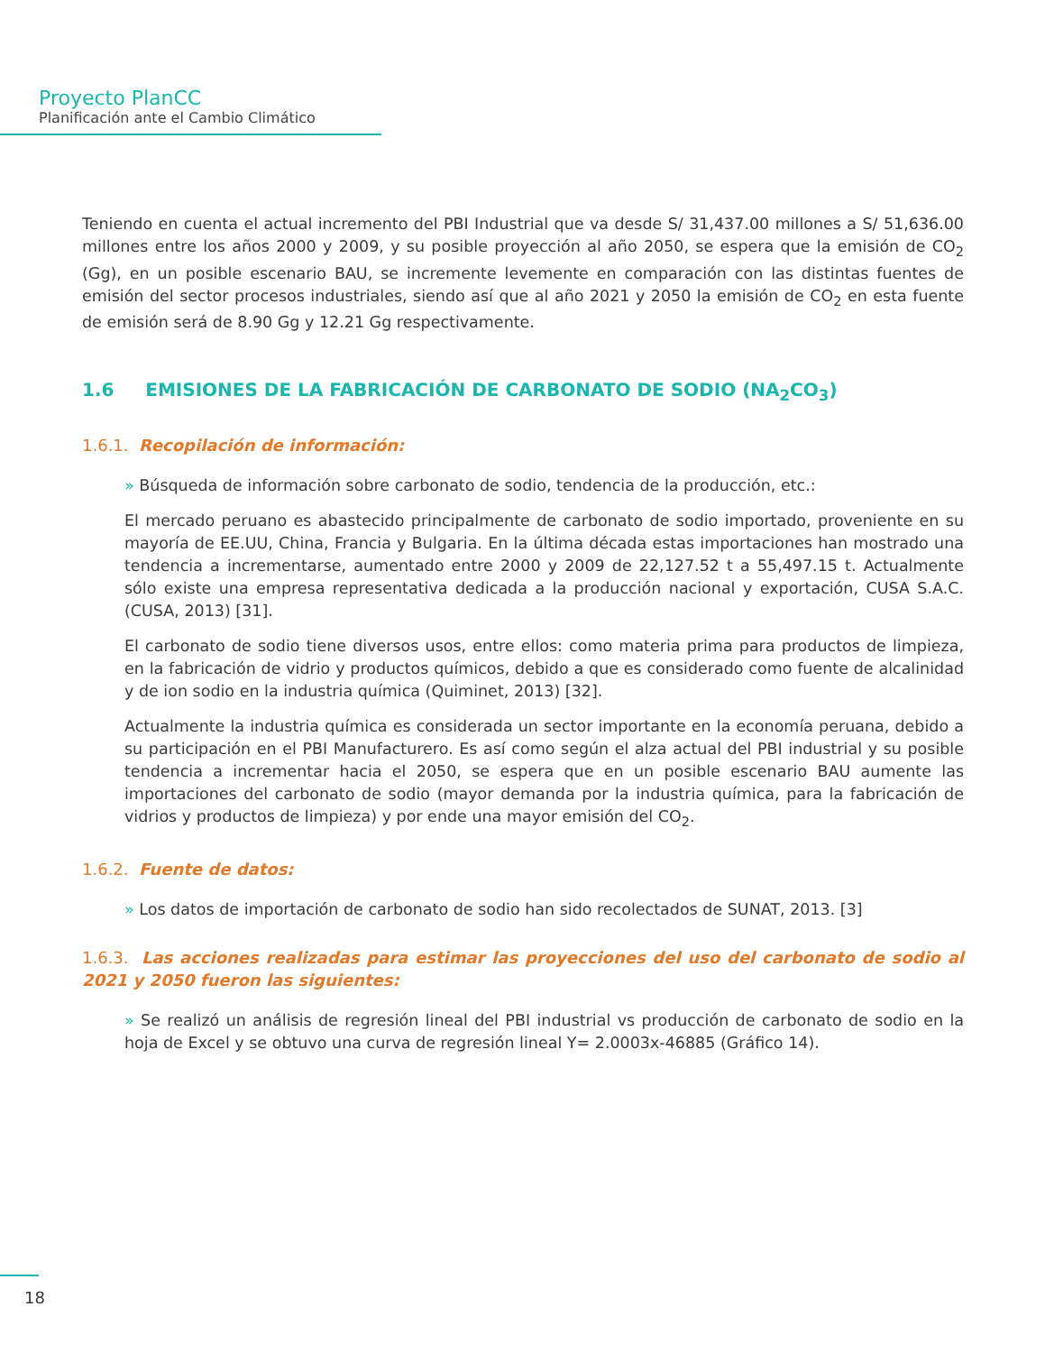Proyecto PlanCC
Planificación ante el Cambio Climático
Teniendo en cuenta el actual incremento del PBI Industrial que va desde S/ 31,437.00 millones a S/ 51,636.00 millones entre los años 2000 y 2009, y su posible proyección al año 2050, se espera que la emisión de CO<sub>2</sub> (Gg), en un posible escenario BAU, se incremente levemente en comparación con las distintas fuentes de emisión del sector procesos industriales, siendo así que al año 2021 y 2050 la emisión de CO<sub>2</sub> en esta fuente de emisión será de 8.90 Gg y 12.21 Gg respectivamente.
1.6 EMISIONES DE LA FABRICACIÓN DE CARBONATO DE SODIO (NA<sub>2</sub>CO<sub>3</sub>)
1.6.1. Recopilación de información:
» Búsqueda de información sobre carbonato de sodio, tendencia de la producción, etc.:
El mercado peruano es abastecido principalmente de carbonato de sodio importado, proveniente en su mayoría de EE.UU, China, Francia y Bulgaria. En la última década estas importaciones han mostrado una tendencia a incrementarse, aumentado entre 2000 y 2009 de 22,127.52 t a 55,497.15 t. Actualmente sólo existe una empresa representativa dedicada a la producción nacional y exportación, CUSA S.A.C. (CUSA, 2013) [31].
El carbonato de sodio tiene diversos usos, entre ellos: como materia prima para productos de limpieza, en la fabricación de vidrio y productos químicos, debido a que es considerado como fuente de alcalinidad y de ion sodio en la industria química (Quiminet, 2013) [32].
Actualmente la industria química es considerada un sector importante en la economía peruana, debido a su participación en el PBI Manufacturero. Es así como según el alza actual del PBI industrial y su posible tendencia a incrementar hacia el 2050, se espera que en un posible escenario BAU aumente las importaciones del carbonato de sodio (mayor demanda por la industria química, para la fabricación de vidrios y productos de limpieza) y por ende una mayor emisión del CO<sub>2</sub>.
1.6.2. Fuente de datos:
» Los datos de importación de carbonato de sodio han sido recolectados de SUNAT, 2013. [3]
1.6.3. Las acciones realizadas para estimar las proyecciones del uso del carbonato de sodio al 2021 y 2050 fueron las siguientes:
» Se realizó un análisis de regresión lineal del PBI industrial vs producción de carbonato de sodio en la hoja de Excel y se obtuvo una curva de regresión lineal Y= 2.0003x-46885 (Gráfico 14).
18